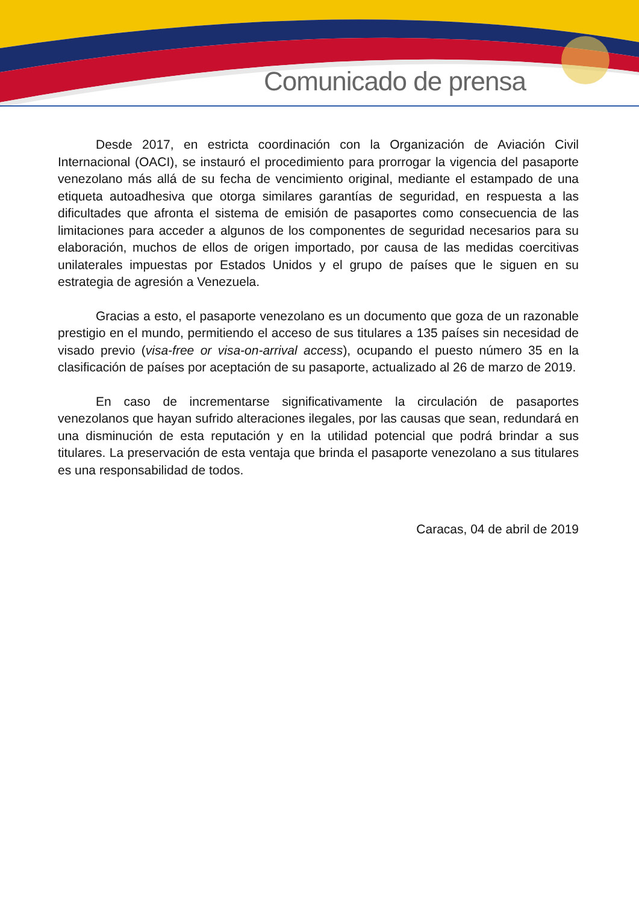Comunicado de prensa
Desde 2017, en estricta coordinación con la Organización de Aviación Civil Internacional (OACI), se instauró el procedimiento para prorrogar la vigencia del pasaporte venezolano más allá de su fecha de vencimiento original, mediante el estampado de una etiqueta autoadhesiva que otorga similares garantías de seguridad, en respuesta a las dificultades que afronta el sistema de emisión de pasaportes como consecuencia de las limitaciones para acceder a algunos de los componentes de seguridad necesarios para su elaboración, muchos de ellos de origen importado, por causa de las medidas coercitivas unilaterales impuestas por Estados Unidos y el grupo de países que le siguen en su estrategia de agresión a Venezuela.
Gracias a esto, el pasaporte venezolano es un documento que goza de un razonable prestigio en el mundo, permitiendo el acceso de sus titulares a 135 países sin necesidad de visado previo (visa-free or visa-on-arrival access), ocupando el puesto número 35 en la clasificación de países por aceptación de su pasaporte, actualizado al 26 de marzo de 2019.
En caso de incrementarse significativamente la circulación de pasaportes venezolanos que hayan sufrido alteraciones ilegales, por las causas que sean, redundará en una disminución de esta reputación y en la utilidad potencial que podrá brindar a sus titulares. La preservación de esta ventaja que brinda el pasaporte venezolano a sus titulares es una responsabilidad de todos.
Caracas, 04 de abril de 2019